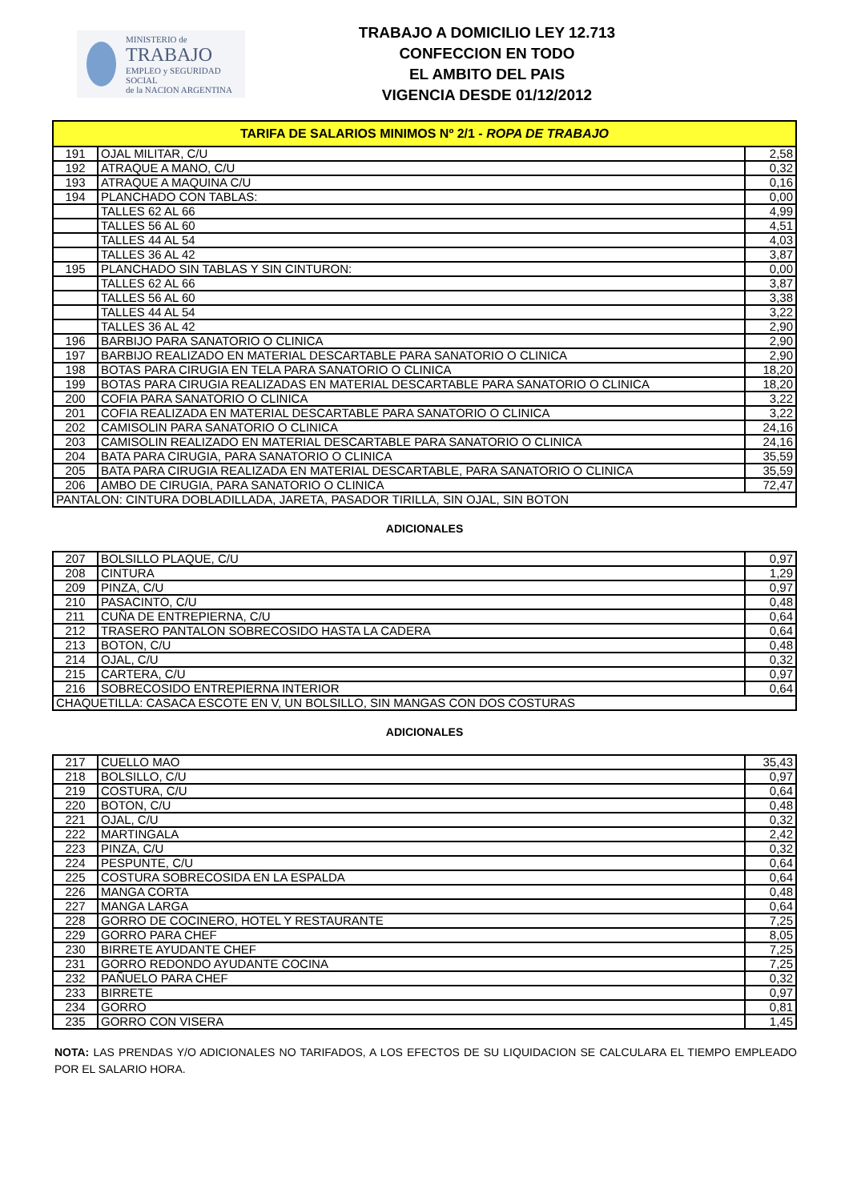MINISTERIO de
TRABAJO
EMPLEO y SEGURIDAD SOCIAL
de la NACION ARGENTINA
TRABAJO A DOMICILIO LEY 12.713
CONFECCION EN TODO
EL AMBITO DEL PAIS
VIGENCIA DESDE 01/12/2012
| TARIFA DE SALARIOS MINIMOS Nº 2/1 - ROPA DE TRABAJO | | |
| 191 | OJAL MILITAR, C/U | 2,58 |
| 192 | ATRAQUE A MANO, C/U | 0,32 |
| 193 | ATRAQUE A MAQUINA C/U | 0,16 |
| 194 | PLANCHADO CON TABLAS: | 0,00 |
| | TALLES 62 AL 66 | 4,99 |
| | TALLES 56 AL 60 | 4,51 |
| | TALLES 44 AL 54 | 4,03 |
| | TALLES 36 AL 42 | 3,87 |
| 195 | PLANCHADO SIN TABLAS Y SIN CINTURON: | 0,00 |
| | TALLES 62 AL 66 | 3,87 |
| | TALLES 56 AL 60 | 3,38 |
| | TALLES 44 AL 54 | 3,22 |
| | TALLES 36 AL 42 | 2,90 |
| 196 | BARBIJO PARA SANATORIO O CLINICA | 2,90 |
| 197 | BARBIJO REALIZADO EN MATERIAL DESCARTABLE PARA SANATORIO O CLINICA | 2,90 |
| 198 | BOTAS PARA CIRUGIA EN TELA PARA SANATORIO O CLINICA | 18,20 |
| 199 | BOTAS PARA CIRUGIA REALIZADAS EN MATERIAL DESCARTABLE PARA SANATORIO O CLINICA | 18,20 |
| 200 | COFIA PARA SANATORIO O CLINICA | 3,22 |
| 201 | COFIA REALIZADA EN MATERIAL DESCARTABLE PARA SANATORIO O CLINICA | 3,22 |
| 202 | CAMISOLIN PARA SANATORIO O CLINICA | 24,16 |
| 203 | CAMISOLIN REALIZADO EN MATERIAL DESCARTABLE PARA SANATORIO O CLINICA | 24,16 |
| 204 | BATA PARA CIRUGIA, PARA SANATORIO O CLINICA | 35,59 |
| 205 | BATA PARA CIRUGIA REALIZADA EN MATERIAL DESCARTABLE, PARA SANATORIO O CLINICA | 35,59 |
| 206 | AMBO DE CIRUGIA, PARA SANATORIO O CLINICA | 72,47 |
| PANTALON: CINTURA DOBLADILLADA, JARETA, PASADOR TIRILLA, SIN OJAL, SIN BOTON | | |
ADICIONALES
| 207 | BOLSILLO PLAQUE, C/U | 0,97 |
| 208 | CINTURA | 1,29 |
| 209 | PINZA, C/U | 0,97 |
| 210 | PASACINTO, C/U | 0,48 |
| 211 | CUÑA DE ENTREPIERNA, C/U | 0,64 |
| 212 | TRASERO PANTALON SOBRECOSIDO HASTA LA CADERA | 0,64 |
| 213 | BOTON, C/U | 0,48 |
| 214 | OJAL, C/U | 0,32 |
| 215 | CARTERA, C/U | 0,97 |
| 216 | SOBRECOSIDO ENTREPIERNA INTERIOR | 0,64 |
| CHAQUETILLA: CASACA ESCOTE EN V, UN BOLSILLO, SIN MANGAS CON DOS COSTURAS | | |
ADICIONALES
| 217 | CUELLO MAO | 35,43 |
| 218 | BOLSILLO, C/U | 0,97 |
| 219 | COSTURA, C/U | 0,64 |
| 220 | BOTON, C/U | 0,48 |
| 221 | OJAL, C/U | 0,32 |
| 222 | MARTINGALA | 2,42 |
| 223 | PINZA, C/U | 0,32 |
| 224 | PESPUNTE, C/U | 0,64 |
| 225 | COSTURA SOBRECOSIDA EN LA ESPALDA | 0,64 |
| 226 | MANGA CORTA | 0,48 |
| 227 | MANGA LARGA | 0,64 |
| 228 | GORRO DE COCINERO, HOTEL Y RESTAURANTE | 7,25 |
| 229 | GORRO PARA CHEF | 8,05 |
| 230 | BIRRETE AYUDANTE CHEF | 7,25 |
| 231 | GORRO REDONDO AYUDANTE COCINA | 7,25 |
| 232 | PAÑUELO PARA CHEF | 0,32 |
| 233 | BIRRETE | 0,97 |
| 234 | GORRO | 0,81 |
| 235 | GORRO CON VISERA | 1,45 |
NOTA: LAS PRENDAS Y/O ADICIONALES NO TARIFADOS, A LOS EFECTOS DE SU LIQUIDACION SE CALCULARA EL TIEMPO EMPLEADO POR EL SALARIO HORA.